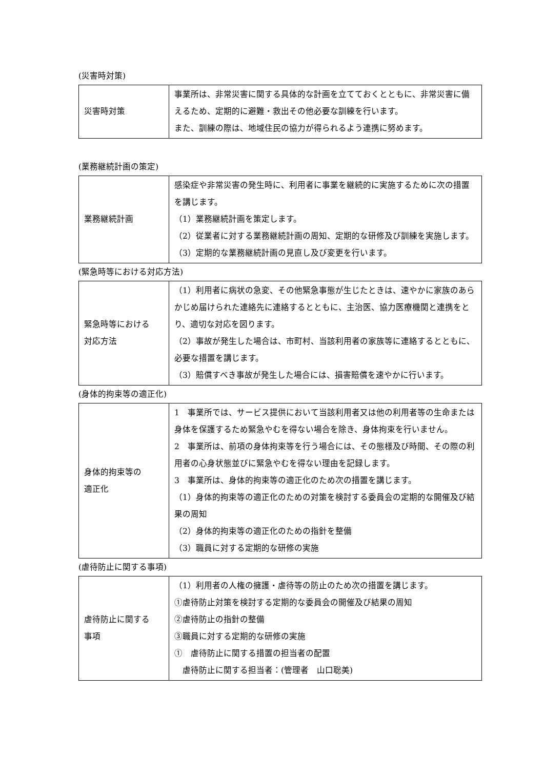(災害時対策)
| 災害時対策 | 事業所は、非常災害に関する具体的な計画を立てておくとともに、非常災害に備えるため、定期的に避難・救出その他必要な訓練を行います。 また、訓練の際は、地域住民の協力が得られるよう連携に努めます。 |
(業務継続計画の策定)
| 業務継続計画 | 感染症や非常災害の発生時に、利用者に事業を継続的に実施するために次の措置を講じます。 （1）業務継続計画を策定します。 （2）従業者に対する業務継続計画の周知、定期的な研修及び訓練を実施します。 （3）定期的な業務継続計画の見直し及び変更を行います。 |
(緊急時等における対応方法)
| 緊急時等における 対応方法 | （1）利用者に病状の急変、その他緊急事態が生じたときは、速やかに家族のあらかじめ届けられた連絡先に連絡するとともに、主治医、協力医療機関と連携をとり、適切な対応を図ります。 （2）事故が発生した場合は、市町村、当該利用者の家族等に連絡するとともに、必要な措置を講じます。 （3）賠償すべき事故が発生した場合には、損害賠償を速やかに行います。 |
(身体的拘束等の適正化)
| 身体的拘束等の 適正化 | 1 事業所では、サービス提供において当該利用者又は他の利用者等の生命または身体を保護するため緊急やむを得ない場合を除き、身体拘束を行いません。 2 事業所は、前項の身体拘束等を行う場合には、その態様及び時間、その際の利用者の心身状態並びに緊急やむを得ない理由を記録します。 3 事業所は、身体的拘束等の適正化のため次の措置を講じます。 （1）身体的拘束等の適正化のための対策を検討する委員会の定期的な開催及び結果の周知 （2）身体的拘束等の適正化のための指針を整備 （3）職員に対する定期的な研修の実施 |
(虐待防止に関する事項)
| 虐待防止に関する 事項 | （1）利用者の人権の擁護・虐待等の防止のため次の措置を講じます。 ①虐待防止対策を検討する定期的な委員会の開催及び結果の周知 ②虐待防止の指針の整備 ③職員に対する定期的な研修の実施 ① 虐待防止に関する措置の担当者の配置 虐待防止に関する担当者：(管理者 山口聡美) |